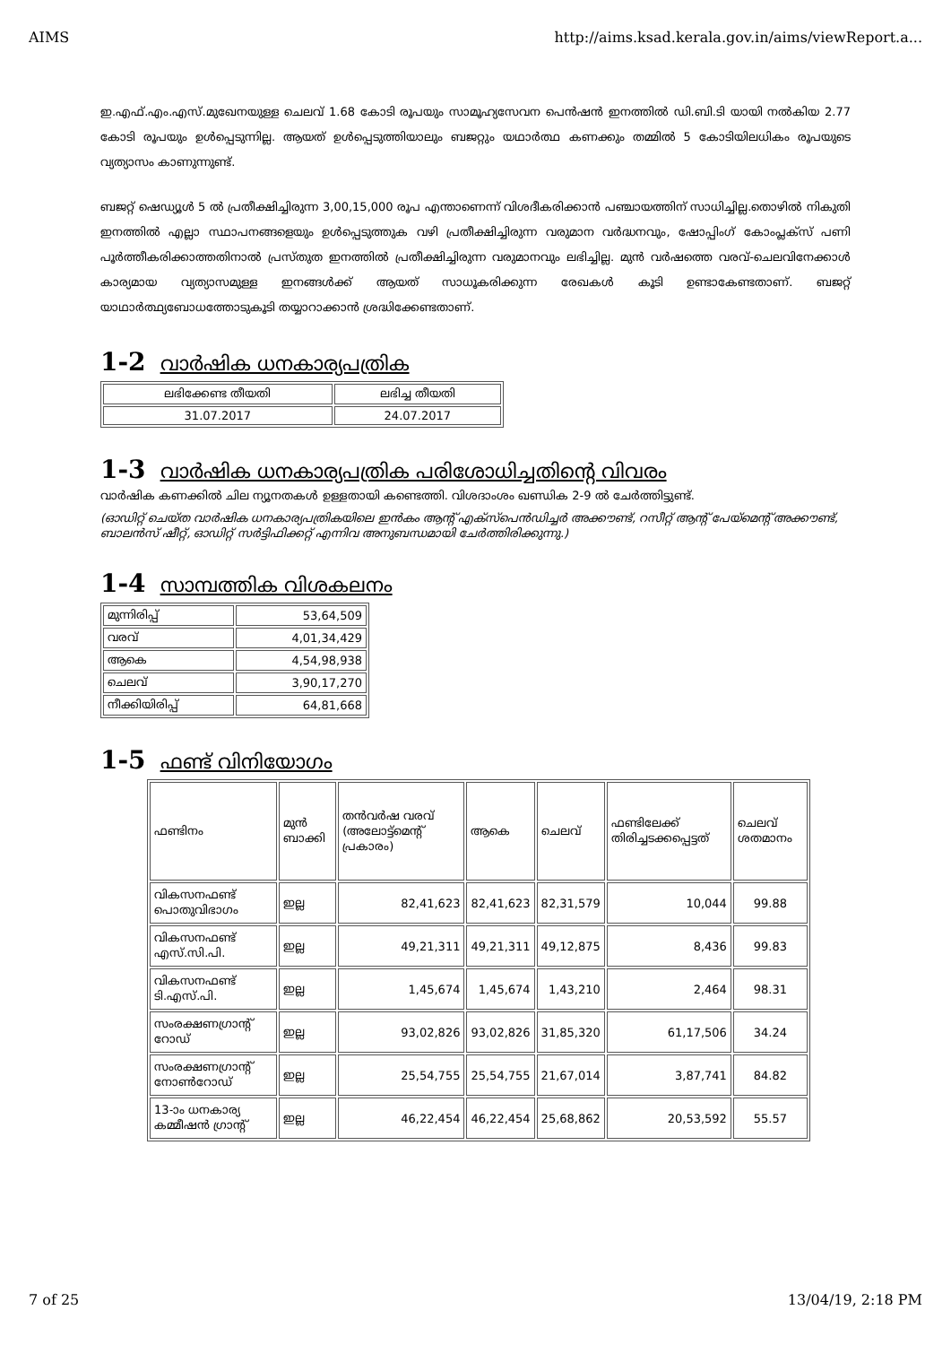AIMS http://aims.ksad.kerala.gov.in/aims/viewReport.a...
ഇ.എഫ്.എം.എസ്.മുഖേനയുള്ള ചെലവ് 1.68 കോടി രൂപയും സാമൂഹ്യസേവന പെൻഷൻ ഇനത്തിൽ ഡി.ബി.ടി യായി നൽകിയ 2.77 കോടി രൂപയും ഉൾപ്പെടുന്നില്ല. ആയത് ഉൾപ്പെടുത്തിയാലും ബജറ്റും യഥാർത്ഥ കണക്കും തമ്മിൽ 5 കോടിയിലധികം രൂപയുടെ വ്യത്യാസം കാണുന്നുണ്ട്.
ബജറ്റ് ഷെഡ്യൂൾ 5 ൽ പ്രതീക്ഷിച്ചിരുന്ന 3,00,15,000 രൂപ എന്താണെന്ന് വിശദീകരിക്കാൻ പഞ്ചായത്തിന് സാധിച്ചില്ല.തൊഴിൽ നികുതി ഇനത്തിൽ എല്ലാ സ്ഥാപനങ്ങളെയും ഉൾപ്പെടുത്തുക വഴി പ്രതീക്ഷിച്ചിരുന്ന വരുമാന വർദ്ധനവും, ഷോപ്പിംഗ് കോംപ്ലക്സ് പണി പൂർത്തീകരിക്കാത്തതിനാൽ പ്രസ്തുത ഇനത്തിൽ പ്രതീക്ഷിച്ചിരുന്ന വരുമാനവും ലഭിച്ചില്ല. മുൻ വർഷത്തെ വരവ്-ചെലവിനേക്കാൾ കാര്യമായ വ്യത്യാസമുള്ള ഇനങ്ങൾക്ക് ആയത് സാധൂകരിക്കുന്ന രേഖകൾ കൂടി ഉണ്ടാകേണ്ടതാണ്. ബജറ്റ് യാഥാർത്ഥ്യബോധത്തോടുകൂടി തയ്യാറാക്കാൻ ശ്രദ്ധിക്കേണ്ടതാണ്.
1-2 വാർഷിക ധനകാര്യപത്രിക
| ലഭിക്കേണ്ട തീയതി | ലഭിച്ച തീയതി |
| --- | --- |
| 31.07.2017 | 24.07.2017 |
1-3 വാർഷിക ധനകാര്യപത്രിക പരിശോധിച്ചതിന്റെ വിവരം
വാർഷിക കണക്കിൽ ചില ന്യൂനതകൾ ഉള്ളതായി കണ്ടെത്തി. വിശദാംശം ഖണ്ഡിക 2-9 ൽ ചേർത്തിട്ടുണ്ട്.
(ഓഡിറ്റ് ചെയ്ത വാർഷിക ധനകാര്യപത്രികയിലെ ഇൻകം ആന്റ് എക്സ്പെൻഡിച്ചർ അക്കൗണ്ട്, റസീറ്റ് ആന്റ് പേയ്മെന്റ് അക്കൗണ്ട്, ബാലൻസ് ഷീറ്റ്, ഓഡിറ്റ് സർട്ടിഫിക്കറ്റ് എന്നിവ അനുബന്ധമായി ചേർത്തിരിക്കുന്നു.)
1-4 സാമ്പത്തിക വിശകലനം
| മുന്നിരിപ്പ് | 53,64,509 |
| വരവ് | 4,01,34,429 |
| ആകെ | 4,54,98,938 |
| ചെലവ് | 3,90,17,270 |
| നീക്കിയിരിപ്പ് | 64,81,668 |
1-5 ഫണ്ട് വിനിയോഗം
| ഫണ്ടിനം | മുൻ ബാക്കി | തൻവർഷ വരവ് (അലോട്ട്മെന്റ് പ്രകാരം) | ആകെ | ചെലവ് | ഫണ്ടിലേക്ക് തിരിച്ചടക്കപ്പെട്ടത് | ചെലവ് ശതമാനം |
| --- | --- | --- | --- | --- | --- | --- |
| വികസനഫണ്ട് പൊതുവിഭാഗം | ഇല്ല | 82,41,623 | 82,41,623 | 82,31,579 | 10,044 | 99.88 |
| വികസനഫണ്ട് എസ്.സി.പി. | ഇല്ല | 49,21,311 | 49,21,311 | 49,12,875 | 8,436 | 99.83 |
| വികസനഫണ്ട് ടി.എസ്.പി. | ഇല്ല | 1,45,674 | 1,45,674 | 1,43,210 | 2,464 | 98.31 |
| സംരക്ഷണഗ്രാന്റ് റോഡ് | ഇല്ല | 93,02,826 | 93,02,826 | 31,85,320 | 61,17,506 | 34.24 |
| സംരക്ഷണഗ്രാന്റ് നോൺറോഡ് | ഇല്ല | 25,54,755 | 25,54,755 | 21,67,014 | 3,87,741 | 84.82 |
| 13-ാം ധനകാര്യ കമ്മീഷൻ ഗ്രാന്റ് | ഇല്ല | 46,22,454 | 46,22,454 | 25,68,862 | 20,53,592 | 55.57 |
7 of 25 13/04/19, 2:18 PM